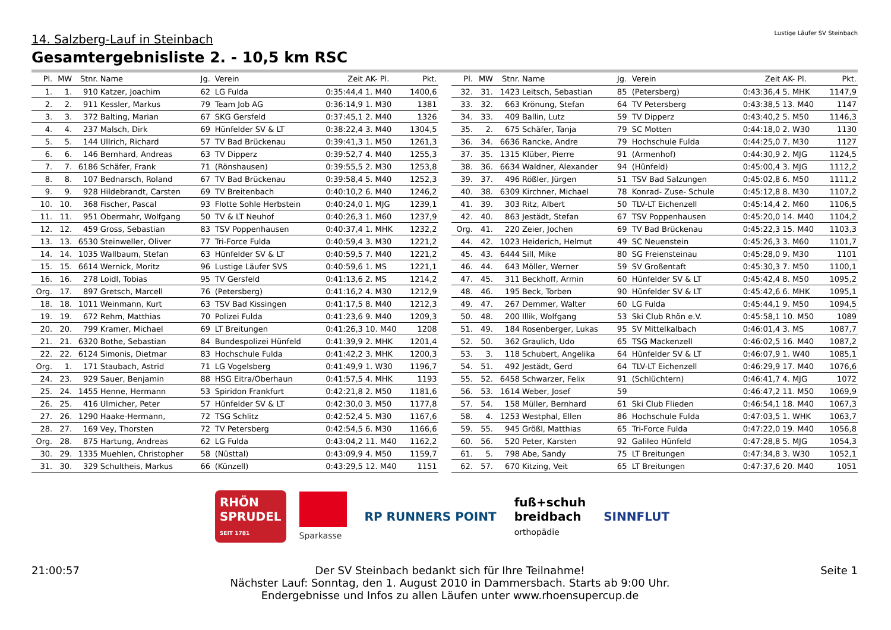14. Salzberg-Lauf in Steinbach
Gesamtergebnisliste 2. - 10,5 km RSC
Lustige Läufer SV Steinbach
| Pl. | MW | Stnr. | Name | Jg. | Verein | Zeit | AK- Pl. | Pkt. |
| --- | --- | --- | --- | --- | --- | --- | --- | --- |
| 1. | 1. | 910 | Katzer, Joachim | 62 | LG Fulda | 0:35:44,4 | 1. M40 | 1400,6 |
| 2. | 2. | 911 | Kessler, Markus | 79 | Team Job AG | 0:36:14,9 | 1. M30 | 1381 |
| 3. | 3. | 372 | Balting, Marian | 67 | SKG Gersfeld | 0:37:45,1 | 2. M40 | 1326 |
| 4. | 4. | 237 | Malsch, Dirk | 69 | Hünfelder SV & LT | 0:38:22,4 | 3. M40 | 1304,5 |
| 5. | 5. | 144 | Ullrich, Richard | 57 | TV Bad Brückenau | 0:39:41,3 | 1. M50 | 1261,3 |
| 6. | 6. | 146 | Bernhard, Andreas | 63 | TV Dipperz | 0:39:52,7 | 4. M40 | 1255,3 |
| 7. | 7. | 6186 | Schäfer, Frank | 71 | (Rönshausen) | 0:39:55,5 | 2. M30 | 1253,8 |
| 8. | 8. | 107 | Bednarsch, Roland | 67 | TV Bad Brückenau | 0:39:58,4 | 5. M40 | 1252,3 |
| 9. | 9. | 928 | Hildebrandt, Carsten | 69 | TV Breitenbach | 0:40:10,2 | 6. M40 | 1246,2 |
| 10. | 10. | 368 | Fischer, Pascal | 93 | Flotte Sohle Herbstein | 0:40:24,0 | 1. MJG | 1239,1 |
| 11. | 11. | 951 | Obermahr, Wolfgang | 50 | TV & LT Neuhof | 0:40:26,3 | 1. M60 | 1237,9 |
| 12. | 12. | 459 | Gross, Sebastian | 83 | TSV Poppenhausen | 0:40:37,4 | 1. MHK | 1232,2 |
| 13. | 13. | 6530 | Steinweller, Oliver | 77 | Tri-Force Fulda | 0:40:59,4 | 3. M30 | 1221,2 |
| 14. | 14. | 1035 | Wallbaum, Stefan | 63 | Hünfelder SV & LT | 0:40:59,5 | 7. M40 | 1221,2 |
| 15. | 15. | 6614 | Wernick, Moritz | 96 | Lustige Läufer SVS | 0:40:59,6 | 1. MS | 1221,1 |
| 16. | 16. | 278 | Loidl, Tobias | 95 | TV Gersfeld | 0:41:13,6 | 2. MS | 1214,2 |
| Org. | 17. | 897 | Gretsch, Marcell | 76 | (Petersberg) | 0:41:16,2 | 4. M30 | 1212,9 |
| 18. | 18. | 1011 | Weinmann, Kurt | 63 | TSV Bad Kissingen | 0:41:17,5 | 8. M40 | 1212,3 |
| 19. | 19. | 672 | Rehm, Matthias | 70 | Polizei Fulda | 0:41:23,6 | 9. M40 | 1209,3 |
| 20. | 20. | 799 | Kramer, Michael | 69 | LT Breitungen | 0:41:26,3 | 10. M40 | 1208 |
| 21. | 21. | 6320 | Bothe, Sebastian | 84 | Bundespolizei Hünfeld | 0:41:39,9 | 2. MHK | 1201,4 |
| 22. | 22. | 6124 | Simonis, Dietmar | 83 | Hochschule Fulda | 0:41:42,2 | 3. MHK | 1200,3 |
| Org. | 1. | 171 | Staubach, Astrid | 71 | LG Vogelsberg | 0:41:49,9 | 1. W30 | 1196,7 |
| 24. | 23. | 929 | Sauer, Benjamin | 88 | HSG Eitra/Oberhaun | 0:41:57,5 | 4. MHK | 1193 |
| 25. | 24. | 1455 | Henne, Hermann | 53 | Spiridon Frankfurt | 0:42:21,8 | 2. M50 | 1181,6 |
| 26. | 25. | 416 | Ulmicher, Peter | 57 | Hünfelder SV & LT | 0:42:30,0 | 3. M50 | 1177,8 |
| 27. | 26. | 1290 | Haake-Hermann, | 72 | TSG Schlitz | 0:42:52,4 | 5. M30 | 1167,6 |
| 28. | 27. | 169 | Vey, Thorsten | 72 | TV Petersberg | 0:42:54,5 | 6. M30 | 1166,6 |
| Org. | 28. | 875 | Hartung, Andreas | 62 | LG Fulda | 0:43:04,2 | 11. M40 | 1162,2 |
| 30. | 29. | 1335 | Muehlen, Christopher | 58 | (Nüsttal) | 0:43:09,9 | 4. M50 | 1159,7 |
| 31. | 30. | 329 | Schultheis, Markus | 66 | (Künzell) | 0:43:29,5 | 12. M40 | 1151 |
| Pl. | MW | Stnr. | Name | Jg. | Verein | Zeit | AK- Pl. | Pkt. |
| --- | --- | --- | --- | --- | --- | --- | --- | --- |
| 32. | 31. | 1423 | Leitsch, Sebastian | 85 | (Petersberg) | 0:43:36,4 | 5. MHK | 1147,9 |
| 33. | 32. | 663 | Krönung, Stefan | 64 | TV Petersberg | 0:43:38,5 | 13. M40 | 1147 |
| 34. | 33. | 409 | Ballin, Lutz | 59 | TV Dipperz | 0:43:40,2 | 5. M50 | 1146,3 |
| 35. | 2. | 675 | Schäfer, Tanja | 79 | SC Motten | 0:44:18,0 | 2. W30 | 1130 |
| 36. | 34. | 6636 | Rancke, Andre | 79 | Hochschule Fulda | 0:44:25,0 | 7. M30 | 1127 |
| 37. | 35. | 1315 | Klüber, Pierre | 91 | (Armenhof) | 0:44:30,9 | 2. MJG | 1124,5 |
| 38. | 36. | 6634 | Waldner, Alexander | 94 | (Hünfeld) | 0:45:00,4 | 3. MJG | 1112,2 |
| 39. | 37. | 496 | Rößler, Jürgen | 51 | TSV Bad Salzungen | 0:45:02,8 | 6. M50 | 1111,2 |
| 40. | 38. | 6309 | Kirchner, Michael | 78 | Konrad- Zuse- Schule | 0:45:12,8 | 8. M30 | 1107,2 |
| 41. | 39. | 303 | Ritz, Albert | 50 | TLV-LT Eichenzell | 0:45:14,4 | 2. M60 | 1106,5 |
| 42. | 40. | 863 | Jestädt, Stefan | 67 | TSV Poppenhausen | 0:45:20,0 | 14. M40 | 1104,2 |
| Org. | 41. | 220 | Zeier, Jochen | 69 | TV Bad Brückenau | 0:45:22,3 | 15. M40 | 1103,3 |
| 44. | 42. | 1023 | Heiderich, Helmut | 49 | SC Neuenstein | 0:45:26,3 | 3. M60 | 1101,7 |
| 45. | 43. | 6444 | Sill, Mike | 80 | SG Freiensteinau | 0:45:28,0 | 9. M30 | 1101 |
| 46. | 44. | 643 | Möller, Werner | 59 | SV Großentaft | 0:45:30,3 | 7. M50 | 1100,1 |
| 47. | 45. | 311 | Beckhoff, Armin | 60 | Hünfelder SV & LT | 0:45:42,4 | 8. M50 | 1095,2 |
| 48. | 46. | 195 | Beck, Torben | 90 | Hünfelder SV & LT | 0:45:42,6 | 6. MHK | 1095,1 |
| 49. | 47. | 267 | Demmer, Walter | 60 | LG Fulda | 0:45:44,1 | 9. M50 | 1094,5 |
| 50. | 48. | 200 | Illik, Wolfgang | 53 | Ski Club Rhön e.V. | 0:45:58,1 | 10. M50 | 1089 |
| 51. | 49. | 184 | Rosenberger, Lukas | 95 | SV Mittelkalbach | 0:46:01,4 | 3. MS | 1087,7 |
| 52. | 50. | 362 | Graulich, Udo | 65 | TSG Mackenzell | 0:46:02,5 | 16. M40 | 1087,2 |
| 53. | 3. | 118 | Schubert, Angelika | 64 | Hünfelder SV & LT | 0:46:07,9 | 1. W40 | 1085,1 |
| 54. | 51. | 492 | Jestädt, Gerd | 64 | TLV-LT Eichenzell | 0:46:29,9 | 17. M40 | 1076,6 |
| 55. | 52. | 6458 | Schwarzer, Felix | 91 | (Schlüchtern) | 0:46:41,7 | 4. MJG | 1072 |
| 56. | 53. | 1614 | Weber, Josef | 59 | | 0:46:47,2 | 11. M50 | 1069,9 |
| 57. | 54. | 158 | Müller, Bernhard | 61 | Ski Club Flieden | 0:46:54,1 | 18. M40 | 1067,3 |
| 58. | 4. | 1253 | Westphal, Ellen | 86 | Hochschule Fulda | 0:47:03,5 | 1. WHK | 1063,7 |
| 59. | 55. | 945 | Größl, Matthias | 65 | Tri-Force Fulda | 0:47:22,0 | 19. M40 | 1056,8 |
| 60. | 56. | 520 | Peter, Karsten | 92 | Galileo Hünfeld | 0:47:28,8 | 5. MJG | 1054,3 |
| 61. | 5. | 798 | Abe, Sandy | 75 | LT Breitungen | 0:47:34,8 | 3. W30 | 1052,1 |
| 62. | 57. | 670 | Kitzing, Veit | 65 | LT Breitungen | 0:47:37,6 | 20. M40 | 1051 |
RHÖN
SPRUDEL
SEIT 1781
Sparkasse
RP RUNNERS POINT
fuß+schuh
breidbach
orthopädie
SINNFLUT
21:00:57 Der SV Steinbach bedankt sich für Ihre Teilnahme!
Nächster Lauf: Sonntag, den 1. August 2010 in Dammersbach. Starts ab 9:00 Uhr.
Endergebnisse und Infos zu allen Läufen unter www.rhoensupercup.de Seite 1